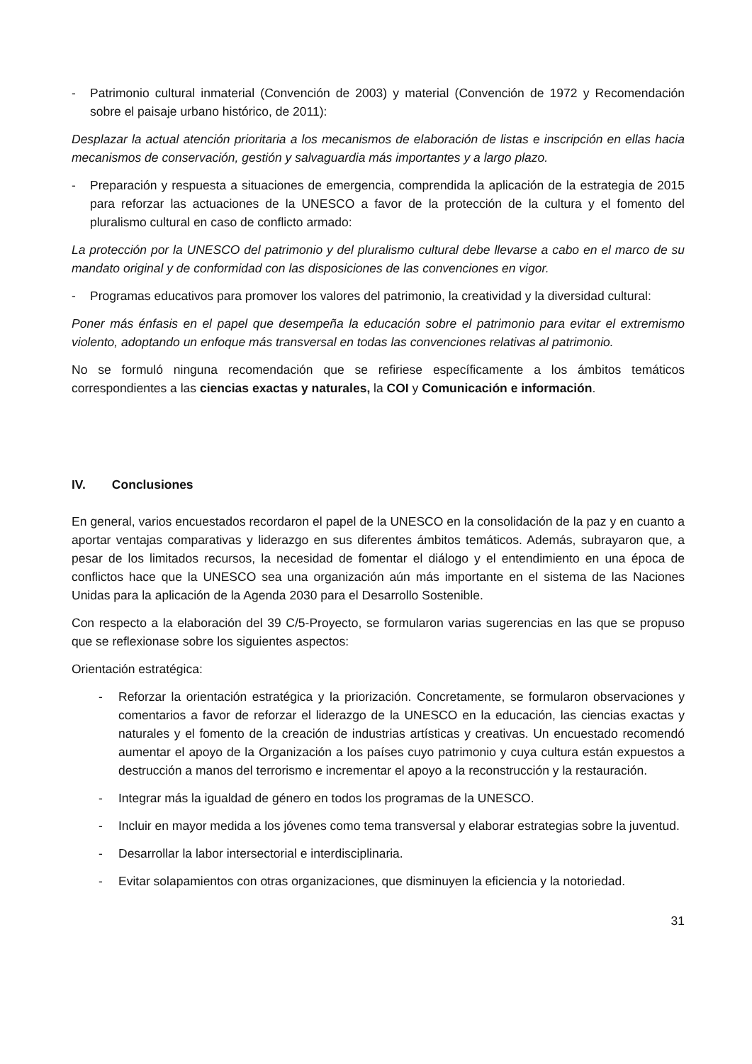- Patrimonio cultural inmaterial (Convención de 2003) y material (Convención de 1972 y Recomendación sobre el paisaje urbano histórico, de 2011):
Desplazar la actual atención prioritaria a los mecanismos de elaboración de listas e inscripción en ellas hacia mecanismos de conservación, gestión y salvaguardia más importantes y a largo plazo.
- Preparación y respuesta a situaciones de emergencia, comprendida la aplicación de la estrategia de 2015 para reforzar las actuaciones de la UNESCO a favor de la protección de la cultura y el fomento del pluralismo cultural en caso de conflicto armado:
La protección por la UNESCO del patrimonio y del pluralismo cultural debe llevarse a cabo en el marco de su mandato original y de conformidad con las disposiciones de las convenciones en vigor.
- Programas educativos para promover los valores del patrimonio, la creatividad y la diversidad cultural:
Poner más énfasis en el papel que desempeña la educación sobre el patrimonio para evitar el extremismo violento, adoptando un enfoque más transversal en todas las convenciones relativas al patrimonio.
No se formuló ninguna recomendación que se refiriese específicamente a los ámbitos temáticos correspondientes a las ciencias exactas y naturales, la COI y Comunicación e información.
IV. Conclusiones
En general, varios encuestados recordaron el papel de la UNESCO en la consolidación de la paz y en cuanto a aportar ventajas comparativas y liderazgo en sus diferentes ámbitos temáticos. Además, subrayaron que, a pesar de los limitados recursos, la necesidad de fomentar el diálogo y el entendimiento en una época de conflictos hace que la UNESCO sea una organización aún más importante en el sistema de las Naciones Unidas para la aplicación de la Agenda 2030 para el Desarrollo Sostenible.
Con respecto a la elaboración del 39 C/5-Proyecto, se formularon varias sugerencias en las que se propuso que se reflexionase sobre los siguientes aspectos:
Orientación estratégica:
- Reforzar la orientación estratégica y la priorización. Concretamente, se formularon observaciones y comentarios a favor de reforzar el liderazgo de la UNESCO en la educación, las ciencias exactas y naturales y el fomento de la creación de industrias artísticas y creativas. Un encuestado recomendó aumentar el apoyo de la Organización a los países cuyo patrimonio y cuya cultura están expuestos a destrucción a manos del terrorismo e incrementar el apoyo a la reconstrucción y la restauración.
- Integrar más la igualdad de género en todos los programas de la UNESCO.
- Incluir en mayor medida a los jóvenes como tema transversal y elaborar estrategias sobre la juventud.
- Desarrollar la labor intersectorial e interdisciplinaria.
- Evitar solapamientos con otras organizaciones, que disminuyen la eficiencia y la notoriedad.
31